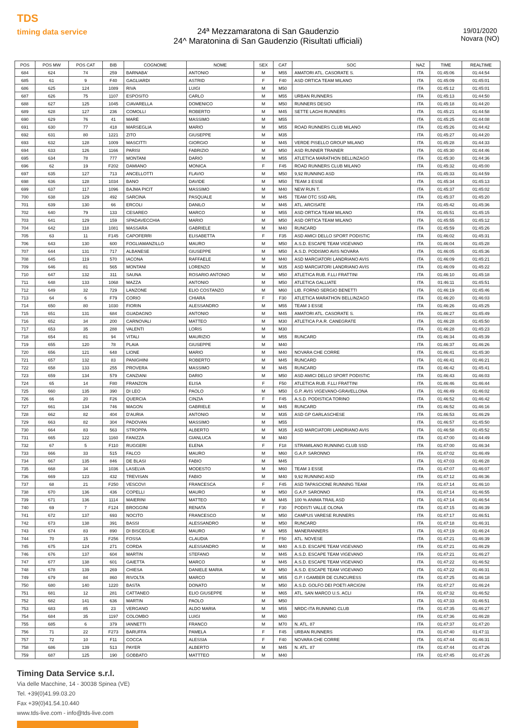TDS
timing data service
24ª Mezzamaratona di San Gaudenzio
24^ Maratonina di San Gaudenzio (Risultati ufficiali)
19/01/2020
Novara (NO)
| POS | POS MW | POS CAT | BIB | COGNOME | NOME | SEX | CAT | SOC | NAZ | TIME | REALTIME |
| --- | --- | --- | --- | --- | --- | --- | --- | --- | --- | --- | --- |
| 684 | 624 | 74 | 259 | BARNABA' | ANTONIO | M | M55 | AMATORI ATL. CASORATE S. | ITA | 01:45:06 | 01:44:54 |
| 685 | 61 | 9 | F40 | GAGLIARDI | ASTRID | F | F40 | ASD ORTICA TEAM MILANO | ITA | 01:45:09 | 01:45:01 |
| 686 | 625 | 124 | 1089 | RIVA | LUIGI | M | M50 | | ITA | 01:45:12 | 01:45:01 |
| 687 | 626 | 75 | 1107 | ESPOSITO | CARLO | M | M55 | URBAN RUNNERS | ITA | 01:45:13 | 01:44:50 |
| 688 | 627 | 125 | 1045 | CIAVARELLA | DOMENICO | M | M50 | RUNNERS DESIO | ITA | 01:45:18 | 01:44:20 |
| 689 | 628 | 127 | 236 | COMOLLI | ROBERTO | M | M45 | SETTE LAGHI RUNNERS | ITA | 01:45:21 | 01:44:58 |
| 690 | 629 | 76 | 41 | MARÈ | MASSIMO | M | M55 | | ITA | 01:45:25 | 01:44:08 |
| 691 | 630 | 77 | 418 | MARSEGLIA | MARIO | M | M55 | ROAD RUNNERS CLUB MILANO | ITA | 01:45:26 | 01:44:42 |
| 692 | 631 | 80 | 1221 | ZITO | GIUSEPPE | M | M35 | | ITA | 01:45:27 | 01:44:20 |
| 693 | 632 | 128 | 1009 | MASCITTI | GIORGIO | M | M45 | VERDE PISELLO GROUP MILANO | ITA | 01:45:28 | 01:44:33 |
| 694 | 633 | 126 | 1166 | PARISI | FABRIZIO | M | M50 | ASD RUNNER TRAINER | ITA | 01:45:30 | 01:44:46 |
| 695 | 634 | 78 | 777 | MONTANI | DARIO | M | M55 | ATLETICA MARATHON BELLINZAGO | ITA | 01:45:30 | 01:44:36 |
| 696 | 62 | 19 | F202 | DAMIANO | MONICA | F | F45 | ROAD RUNNERS CLUB MILANO | ITA | 01:45:32 | 01:45:00 |
| 697 | 635 | 127 | 713 | ANCELLOTTI | FLAVIO | M | M50 | 9,92 RUNNING ASD | ITA | 01:45:33 | 01:44:59 |
| 698 | 636 | 128 | 1034 | BANO | DAVIDE | M | M50 | TEAM 3 ESSE | ITA | 01:45:34 | 01:45:13 |
| 699 | 637 | 117 | 1096 | BAJMA PICIT | MASSIMO | M | M40 | NEW RUN T. | ITA | 01:45:37 | 01:45:02 |
| 700 | 638 | 129 | 492 | SARCINA | PASQUALE | M | M45 | TEAM OTC SSD ARL | ITA | 01:45:37 | 01:45:20 |
| 701 | 639 | 130 | 66 | ERCOLI | DANILO | M | M45 | ATL. ARCISATE | ITA | 01:45:42 | 01:45:36 |
| 702 | 640 | 79 | 133 | CESAREO | MARCO | M | M55 | ASD ORTICA TEAM MILANO | ITA | 01:45:51 | 01:45:15 |
| 703 | 641 | 129 | 159 | SPADAVECCHIA | MARIO | M | M50 | ASD ORTICA TEAM MILANO | ITA | 01:45:55 | 01:45:12 |
| 704 | 642 | 118 | 1081 | MASSARA | GABRIELE | M | M40 | RUNCARD | ITA | 01:45:59 | 01:45:26 |
| 705 | 63 | 11 | F145 | CAPOFERRI | ELISABETTA | F | F35 | ASD AMICI DELLO SPORT PODISTIC | ITA | 01:46:02 | 01:45:31 |
| 706 | 643 | 130 | 600 | FOGLIAMANZILLO | MAURO | M | M50 | A.S.D. ESCAPE TEAM VIGEVANO | ITA | 01:46:04 | 01:45:28 |
| 707 | 644 | 131 | 717 | ALBANESE | GIUSEPPE | M | M50 | A.S.D. PODISMO AVIS NOVARA | ITA | 01:46:05 | 01:45:36 |
| 708 | 645 | 119 | 570 | IACONA | RAFFAELE | M | M40 | ASD MARCIATORI LANDRIANO AVIS | ITA | 01:46:09 | 01:45:21 |
| 709 | 646 | 81 | 565 | MONTANI | LORENZO | M | M35 | ASD MARCIATORI LANDRIANO AVIS | ITA | 01:46:09 | 01:45:22 |
| 710 | 647 | 132 | 311 | SAUNA | ROSARIO ANTONIO | M | M50 | ATLETICA RUB. F.LLI FRATTINI | ITA | 01:46:10 | 01:45:18 |
| 711 | 648 | 133 | 1068 | MAZZA | ANTONIO | M | M50 | ATLETICA GALLIATE | ITA | 01:46:11 | 01:45:51 |
| 712 | 649 | 32 | 729 | LANZONE | ELIO COSTANZO | M | M60 | LIB. FORNO SERGIO BENETTI | ITA | 01:46:19 | 01:45:46 |
| 713 | 64 | 6 | F79 | CORIO | CHIARA | F | F30 | ATLETICA MARATHON BELLINZAGO | ITA | 01:46:20 | 01:46:03 |
| 714 | 650 | 80 | 1030 | FIORIN | ALESSANDRO | M | M55 | TEAM 3 ESSE | ITA | 01:46:26 | 01:45:25 |
| 715 | 651 | 131 | 684 | GUADAGNO | ANTONIO | M | M45 | AMATORI ATL. CASORATE S. | ITA | 01:46:27 | 01:45:49 |
| 716 | 652 | 34 | 200 | CARNOVALI | MATTEO | M | M30 | ATLETICA P.A.R. CANEGRATE | ITA | 01:46:28 | 01:45:50 |
| 717 | 653 | 35 | 288 | VALENTI | LORIS | M | M30 | | ITA | 01:46:28 | 01:45:23 |
| 718 | 654 | 81 | 94 | VITALI | MAURIZIO | M | M55 | RUNCARD | ITA | 01:46:34 | 01:45:39 |
| 719 | 655 | 120 | 78 | PLAIA | GIUSEPPE | M | M40 | | ITA | 01:46:37 | 01:46:26 |
| 720 | 656 | 121 | 648 | LIONE | MARIO | M | M40 | NOVARA CHE CORRE | ITA | 01:46:41 | 01:45:30 |
| 721 | 657 | 132 | 83 | PANIGHINI | ROBERTO | M | M45 | RUNCARD | ITA | 01:46:41 | 01:46:21 |
| 722 | 658 | 133 | 255 | PROVERA | MASSIMO | M | M45 | RUNCARD | ITA | 01:46:42 | 01:45:41 |
| 723 | 659 | 134 | 579 | CANZIANI | DARIO | M | M50 | ASD AMICI DELLO SPORT PODISTIC | ITA | 01:46:43 | 01:46:03 |
| 724 | 65 | 14 | F80 | FRANZON | ELISA | F | F50 | ATLETICA RUB. F.LLI FRATTINI | ITA | 01:46:46 | 01:46:44 |
| 725 | 660 | 135 | 390 | DI LEO | PAOLO | M | M50 | G.P. AVIS VIGEVANO-GRAVELLONA | ITA | 01:46:49 | 01:46:02 |
| 726 | 66 | 20 | F26 | QUERCIA | CINZIA | F | F45 | A.S.D. PODISTICA TORINO | ITA | 01:46:52 | 01:46:42 |
| 727 | 661 | 134 | 746 | MAGON | GABRIELE | M | M45 | RUNCARD | ITA | 01:46:52 | 01:46:16 |
| 728 | 662 | 82 | 404 | D'AURIA | ANTONIO | M | M35 | ASD GP GARLASCHESE | ITA | 01:46:53 | 01:46:29 |
| 729 | 663 | 82 | 304 | PADOVAN | MASSIMO | M | M55 | | ITA | 01:46:57 | 01:45:50 |
| 730 | 664 | 83 | 563 | STROPPA | ALBERTO | M | M35 | ASD MARCIATORI LANDRIANO AVIS | ITA | 01:46:58 | 01:45:52 |
| 731 | 665 | 122 | 1160 | FANIZZA | GIANLUCA | M | M40 | | ITA | 01:47:00 | 01:44:49 |
| 732 | 67 | 5 | F110 | RUGGERI | ELENA | F | F18 | STRAMILANO RUNNING CLUB SSD | ITA | 01:47:00 | 01:46:34 |
| 733 | 666 | 33 | 515 | FALCO | MAURO | M | M60 | G.A.P. SARONNO | ITA | 01:47:02 | 01:46:49 |
| 734 | 667 | 135 | 846 | DE BLASI | FABIO | M | M45 | | ITA | 01:47:03 | 01:46:28 |
| 735 | 668 | 34 | 1036 | LASELVA | MODESTO | M | M60 | TEAM 3 ESSE | ITA | 01:47:07 | 01:46:07 |
| 736 | 669 | 123 | 432 | TREVISAN | FABIO | M | M40 | 9,92 RUNNING ASD | ITA | 01:47:12 | 01:46:36 |
| 737 | 68 | 21 | F250 | VESCOVI | FRANCESCA | F | F45 | ASD TAPASCIONE RUNNING TEAM | ITA | 01:47:14 | 01:46:10 |
| 738 | 670 | 136 | 436 | COPELLI | MAURO | M | M50 | G.A.P. SARONNO | ITA | 01:47:14 | 01:46:55 |
| 739 | 671 | 136 | 1114 | MAIERINI | MATTEO | M | M45 | 100 % ANIMA TRAIL ASD | ITA | 01:47:14 | 01:46:54 |
| 740 | 69 | 7 | F124 | BROGGINI | RENATA | F | F30 | PODISTI VALLE OLONA | ITA | 01:47:15 | 01:46:39 |
| 741 | 672 | 137 | 693 | NOCITO | FRANCESCO | M | M50 | CAMPUS VARESE RUNNERS | ITA | 01:47:17 | 01:46:51 |
| 742 | 673 | 138 | 391 | BASSI | ALESSANDRO | M | M50 | RUNCARD | ITA | 01:47:18 | 01:46:31 |
| 743 | 674 | 83 | 890 | DI BISCEGLIE | MAURO | M | M55 | MANERANNERS | ITA | 01:47:19 | 01:46:24 |
| 744 | 70 | 15 | F256 | FOSSA | CLAUDIA | F | F50 | ATL. NOVESE | ITA | 01:47:21 | 01:46:39 |
| 745 | 675 | 124 | 271 | CORDA | ALESSANDRO | M | M40 | A.S.D. ESCAPE TEAM VIGEVANO | ITA | 01:47:21 | 01:46:29 |
| 746 | 676 | 137 | 604 | MARTIN | STEFANO | M | M45 | A.S.D. ESCAPE TEAM VIGEVANO | ITA | 01:47:21 | 01:46:27 |
| 747 | 677 | 138 | 601 | GAIETTA | MARCO | M | M45 | A.S.D. ESCAPE TEAM VIGEVANO | ITA | 01:47:22 | 01:46:52 |
| 748 | 678 | 139 | 269 | CHIESA | DANIELE MARIA | M | M50 | A.S.D. ESCAPE TEAM VIGEVANO | ITA | 01:47:22 | 01:46:31 |
| 749 | 679 | 84 | 860 | RIVOLTA | MARCO | M | M55 | G.P. I GAMBER DE CUNCURESS | ITA | 01:47:25 | 01:46:18 |
| 750 | 680 | 140 | 1220 | BASTA | DONATO | M | M50 | A.S.D. GOLFO DEI POETI ARCIGNI | ITA | 01:47:27 | 01:46:24 |
| 751 | 681 | 12 | 281 | CATTANEO | ELIO GIUSEPPE | M | M65 | ATL. SAN MARCO U.S. ACLI | ITA | 01:47:32 | 01:46:52 |
| 752 | 682 | 141 | 636 | MARTIN | PAOLO | M | M50 | | ITA | 01:47:33 | 01:46:51 |
| 753 | 683 | 85 | 23 | VERGANO | ALDO MARIA | M | M55 | NRDC-ITA RUNNING CLUB | ITA | 01:47:35 | 01:46:27 |
| 754 | 684 | 35 | 1197 | COLOMBO | LUIGI | M | M60 | | ITA | 01:47:36 | 01:46:28 |
| 755 | 685 | 6 | 379 | IANNETTI | FRANCO | M | M70 | N. ATL. 87 | ITA | 01:47:37 | 01:47:20 |
| 756 | 71 | 22 | F273 | BARUFFA | PAMELA | F | F45 | URBAN RUNNERS | ITA | 01:47:40 | 01:47:11 |
| 757 | 72 | 10 | F11 | COCCA | ALESSIA | F | F40 | NOVARA CHE CORRE | ITA | 01:47:44 | 01:46:31 |
| 758 | 686 | 139 | 513 | PAYER | ALBERTO | M | M45 | N. ATL. 87 | ITA | 01:47:44 | 01:47:26 |
| 759 | 687 | 125 | 190 | GOBBATO | MATTTEO | M | M40 | | ITA | 01:47:45 | 01:47:26 |
Timing Data Service s.r.l.
Via delle Macchine, 14 - 30038 Spinea (VE)
Tel. +39(0)41.99.03.20
Fax +39(0)41.54.10.440
www.tds-live.com - info@tds-live.com